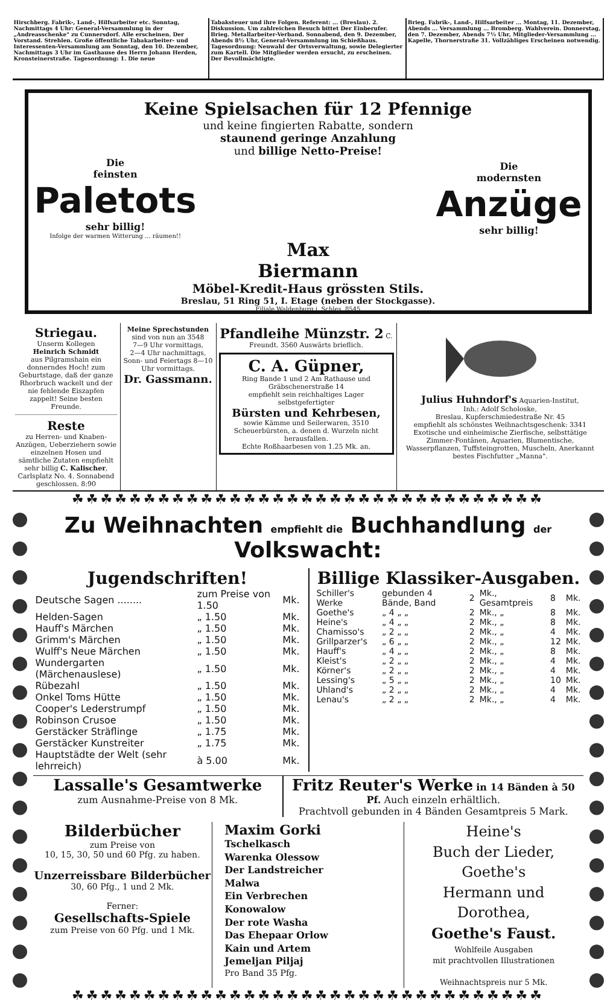Hirschberg. Fabrik-, Land-, Hilfsarbeiter etc. Sonntag, Nachmittags 4 Uhr: General-Versammlung in der „Andreasschenke" zu Cunnersdorf. Alle erscheinen. Der Vorstand. Strehlen. Große öffentliche Tabakarbeiter- und Interessenten-Versammlung am Sonntag, den 10. Dezember, Nachmittags 3 Uhr im Gasthause des Herrn Johann Herden, Kronsteinerstraße. Tagesordnung: 1. Die neue
Tabaksteuer und ihre Folgen. Referent: ... (Breslau). 2. Diskussion. Um zahlreichen Besuch bittet Der Einberufer. Brieg. Metallarbeiter-Verband. Sonnabend, den 9. Dezember, Abends 8½ Uhr, General-Versammlung im Schießhaus. Tagesordnung: Neuwahl der Ortsverwaltung, sowie Delegierter zum Kartell. Die Mitglieder werden ersucht, zu erscheinen. Der Bevollmächtigte.
Brieg. Fabrik-, Land-, Hilfsarbeiter ... Montag, 11. Dezember, Abends ... Versammlung ... Bromberg. Wahlverein. Donnerstag, den 7. Dezember, Abends 7½ Uhr, Mitglieder-Versammlung ... Kapelle, Thornerstraße 31. Vollzähliges Erscheinen notwendig.
Keine Spielsachen für 12 Pfennige
und keine fingierten Rabatte, sondern
staunend geringe Anzahlung
und billige Netto-Preise!
Die
feinsten
Paletots
sehr billig!
Infolge der warmen Witterung ... räumen!!
Die
modernsten
Anzüge
sehr billig!
Max
Biermann
Möbel-Kredit-Haus grössten Stils.
Breslau, 51 Ring 51, I. Etage (neben der Stockgasse).
Filiale Waldenburg i. Schles. 8545
Striegau.
Unserm Kollegen
Heinrich Schmidt
aus Pilgramshain ein donnerndes Hoch! zum Geburtstage, daß der ganze Rhorbruch wackelt und der nie fehlende Eiszapfen zappelt! Seine besten Freunde.
Reste
zu Herren- und Knaben-Anzügen, Ueberziehern sowie einzelnen Hosen und sämtliche Zutaten empfiehlt sehr billig C. Kalischer, Carlsplatz No. 4. Sonnabend geschlossen. 8:90
Meine Sprechstunden sind von nun an 3548
7—9 Uhr vormittags,
2—4 Uhr nachmittags,
Sonn- und Feiertags 8—10 Uhr vormittags.
Dr. Gassmann.
Pfandleihe Münzstr. 2 C. Freundt. 3560 Auswärts brieflich.
C. A. Güpner,
Ring Bande 1 und 2 Am Rathause und Gräbschenerstraße 14
empfiehlt sein reichhaltiges Lager selbstgefertigter
Bürsten und Kehrbesen,
sowie Kämme und Seilerwaren, 3510
Scheuerbürsten, a. denen d. Wurzeln nicht herausfallen.
Echte Roßhaarbesen von 1.25 Mk. an.
Julius Huhndorf's Aquarien-Institut,
Inh.: Adolf Scholoske,
Breslau, Kupferschmiedestraße Nr. 45
empfiehlt als schönstes Weihnachtsgeschenk: 3341
Exotische und einheimische Zierfische, selbsttätige Zimmer-Fontänen, Aquarien, Blumentische, Wasserpflanzen, Tuffsteingrotten, Muscheln, Anerkannt bestes Fischfutter „Manna".
☘☘☘☘☘☘☘☘☘☘☘☘☘☘☘☘☘☘☘☘☘☘☘☘☘☘☘☘☘☘☘☘☘
Zu Weihnachten empfiehlt die Buchhandlung der Volkswacht:
Jugendschriften!
| Deutsche Sagen ........ | zum Preise von 1.50 | Mk. |
| Helden-Sagen | „ 1.50 | Mk. |
| Hauff's Märchen | „ 1.50 | Mk. |
| Grimm's Märchen | „ 1.50 | Mk. |
| Wulff's Neue Märchen | „ 1.50 | Mk. |
| Wundergarten (Märchenauslese) | „ 1.50 | Mk. |
| Rübezahl | „ 1.50 | Mk. |
| Onkel Toms Hütte | „ 1.50 | Mk. |
| Cooper's Lederstrumpf | „ 1.50 | Mk. |
| Robinson Crusoe | „ 1.50 | Mk. |
| Gerstäcker Sträflinge | „ 1.75 | Mk. |
| Gerstäcker Kunstreiter | „ 1.75 | Mk. |
| Hauptstädte der Welt (sehr lehrreich) | à 5.00 | Mk. |
Billige Klassiker-Ausgaben.
| Schiller's Werke | gebunden 4 Bände, Band | 2 | Mk., Gesamtpreis | 8 | Mk. |
| Goethe's | „ 4 „ „ | 2 | Mk., „ | 8 | Mk. |
| Heine's | „ 4 „ „ | 2 | Mk., „ | 8 | Mk. |
| Chamisso's | „ 2 „ „ | 2 | Mk., „ | 4 | Mk. |
| Grillparzer's | „ 6 „ „ | 2 | Mk., „ | 12 | Mk. |
| Hauff's | „ 4 „ „ | 2 | Mk., „ | 8 | Mk. |
| Kleist's | „ 2 „ „ | 2 | Mk., „ | 4 | Mk. |
| Körner's | „ 2 „ „ | 2 | Mk., „ | 4 | Mk. |
| Lessing's | „ 5 „ „ | 2 | Mk., „ | 10 | Mk. |
| Uhland's | „ 2 „ „ | 2 | Mk., „ | 4 | Mk. |
| Lenau's | „ 2 „ „ | 2 | Mk., „ | 4 | Mk. |
Lassalle's Gesamtwerke
zum Ausnahme-Preise von 8 Mk.
Fritz Reuter's Werke in 14 Bänden à 50 Pf. Auch einzeln erhältlich.
Prachtvoll gebunden in 4 Bänden Gesamtpreis 5 Mark.
Bilderbücher
zum Preise von
10, 15, 30, 50 und 60 Pfg. zu haben.
Unzerreissbare Bilderbücher
30, 60 Pfg., 1 und 2 Mk.
Ferner:
Gesellschafts-Spiele
zum Preise von 60 Pfg. und 1 Mk.
Maxim Gorki
Tschelkasch
Warenka Olessow
Der Landstreicher
Malwa
Ein Verbrechen
Konowalow
Der rote Washa
Das Ehepaar Orlow
Kain und Artem
Jemeljan Piljaj
Pro Band 35 Pfg.
Heine's
Buch der Lieder,
Goethe's
Hermann und Dorothea,
Goethe's Faust.
Wohlfeile Ausgaben
mit prachtvollen Illustrationen
Weihnachtspreis nur 5 Mk.
☘☘☘☘☘☘☘☘☘☘☘☘☘☘☘☘☘☘☘☘☘☘☘☘☘☘☘☘☘☘☘☘☘